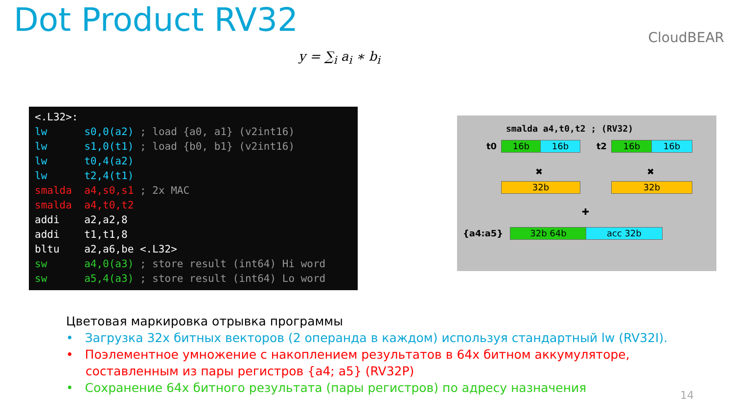Dot Product RV32 CloudBEAR
y = ∑<sub>i</sub> a<sub>i</sub> ∗ b<sub>i</sub>
<.L32>: lw s0,0(a2) ; load {a0, a1} (v2int16) lw s1,0(t1) ; load {b0, b1} (v2int16) lw t0,4(a2) lw t2,4(t1) smalda a4,s0,s1 ; 2x MAC smalda a4,t0,t2 addi a2,a2,8 addi t1,t1,8 bltu a2,a6,be <.L32> sw a4,0(a3) ; store result (int64) Hi word sw a5,4(a3) ; store result (int64) Lo word
smalda a4,t0,t2 ; (RV32)
t0 16b 16b t2 16b 16b
✖ ✖
32b 32b
✚
{a4:a5} 32b 64b acc 32b
Цветовая маркировка отрывка программы
• Загрузка 32х битных векторов (2 операнда в каждом) используя стандартный lw (RV32I).
• Поэлементное умножение с накоплением результатов в 64х битном аккумуляторе,
составленным из пары регистров {a4; a5} (RV32P)
• Сохранение 64х битного результата (пары регистров) по адресу назначения
14